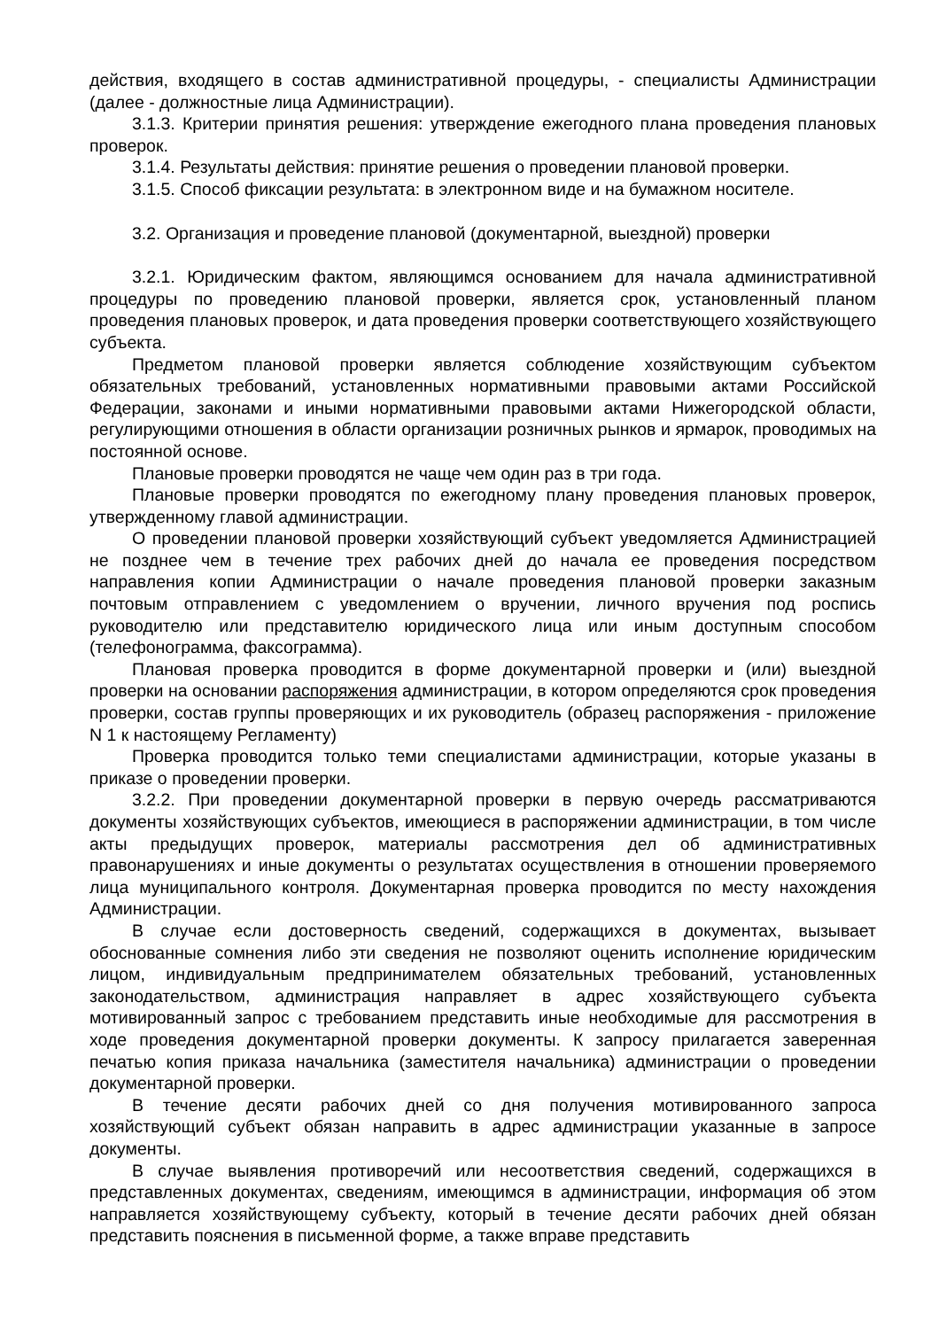действия, входящего в состав административной процедуры, - специалисты Администрации (далее - должностные лица Администрации).
3.1.3. Критерии принятия решения: утверждение ежегодного плана проведения плановых проверок.
3.1.4. Результаты действия: принятие решения о проведении плановой проверки.
3.1.5. Способ фиксации результата: в электронном виде и на бумажном носителе.
3.2. Организация и проведение плановой (документарной, выездной) проверки
3.2.1. Юридическим фактом, являющимся основанием для начала административной процедуры по проведению плановой проверки, является срок, установленный планом проведения плановых проверок, и дата проведения проверки соответствующего хозяйствующего субъекта.
Предметом плановой проверки является соблюдение хозяйствующим субъектом обязательных требований, установленных нормативными правовыми актами Российской Федерации, законами и иными нормативными правовыми актами Нижегородской области, регулирующими отношения в области организации розничных рынков и ярмарок, проводимых на постоянной основе.
Плановые проверки проводятся не чаще чем один раз в три года.
Плановые проверки проводятся по ежегодному плану проведения плановых проверок, утвержденному главой администрации.
О проведении плановой проверки хозяйствующий субъект уведомляется Администрацией не позднее чем в течение трех рабочих дней до начала ее проведения посредством направления копии Администрации о начале проведения плановой проверки заказным почтовым отправлением с уведомлением о вручении, личного вручения под роспись руководителю или представителю юридического лица или иным доступным способом (телефонограмма, факсограмма).
Плановая проверка проводится в форме документарной проверки и (или) выездной проверки на основании распоряжения администрации, в котором определяются срок проведения проверки, состав группы проверяющих и их руководитель (образец распоряжения - приложение N 1 к настоящему Регламенту)
Проверка проводится только теми специалистами администрации, которые указаны в приказе о проведении проверки.
3.2.2. При проведении документарной проверки в первую очередь рассматриваются документы хозяйствующих субъектов, имеющиеся в распоряжении администрации, в том числе акты предыдущих проверок, материалы рассмотрения дел об административных правонарушениях и иные документы о результатах осуществления в отношении проверяемого лица муниципального контроля. Документарная проверка проводится по месту нахождения Администрации.
В случае если достоверность сведений, содержащихся в документах, вызывает обоснованные сомнения либо эти сведения не позволяют оценить исполнение юридическим лицом, индивидуальным предпринимателем обязательных требований, установленных законодательством, администрация направляет в адрес хозяйствующего субъекта мотивированный запрос с требованием представить иные необходимые для рассмотрения в ходе проведения документарной проверки документы. К запросу прилагается заверенная печатью копия приказа начальника (заместителя начальника) администрации о проведении документарной проверки.
В течение десяти рабочих дней со дня получения мотивированного запроса хозяйствующий субъект обязан направить в адрес администрации указанные в запросе документы.
В случае выявления противоречий или несоответствия сведений, содержащихся в представленных документах, сведениям, имеющимся в администрации, информация об этом направляется хозяйствующему субъекту, который в течение десяти рабочих дней обязан представить пояснения в письменной форме, а также вправе представить